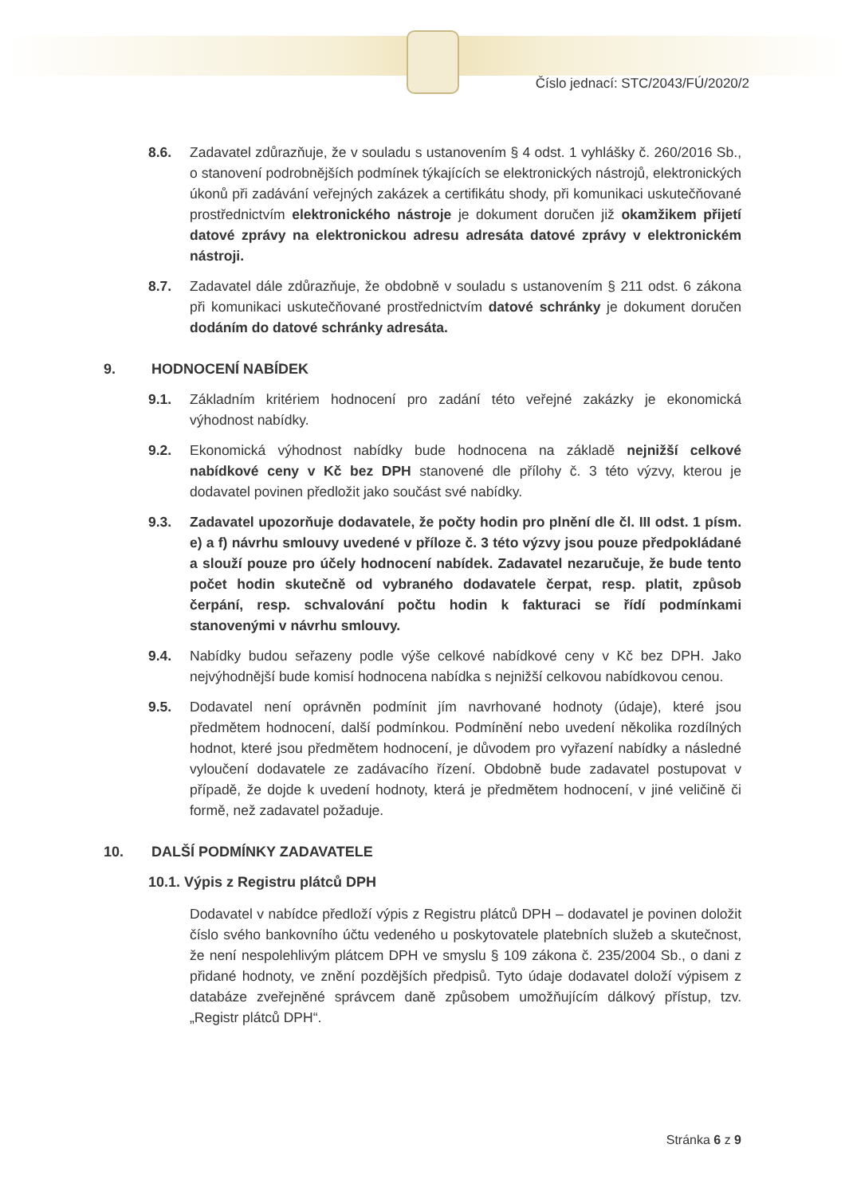Číslo jednací: STC/2043/FÚ/2020/2
8.6. Zadavatel zdůrazňuje, že v souladu s ustanovením § 4 odst. 1 vyhlášky č. 260/2016 Sb., o stanovení podrobnějších podmínek týkajících se elektronických nástrojů, elektronických úkonů při zadávání veřejných zakázek a certifikátu shody, při komunikaci uskutečňované prostřednictvím elektronického nástroje je dokument doručen již okamžikem přijetí datové zprávy na elektronickou adresu adresáta datové zprávy v elektronickém nástroji.
8.7. Zadavatel dále zdůrazňuje, že obdobně v souladu s ustanovením § 211 odst. 6 zákona při komunikaci uskutečňované prostřednictvím datové schránky je dokument doručen dodáním do datové schránky adresáta.
9. HODNOCENÍ NABÍDEK
9.1. Základním kritériem hodnocení pro zadání této veřejné zakázky je ekonomická výhodnost nabídky.
9.2. Ekonomická výhodnost nabídky bude hodnocena na základě nejnižší celkové nabídkové ceny v Kč bez DPH stanovené dle přílohy č. 3 této výzvy, kterou je dodavatel povinen předložit jako součást své nabídky.
9.3. Zadavatel upozorňuje dodavatele, že počty hodin pro plnění dle čl. III odst. 1 písm. e) a f) návrhu smlouvy uvedené v příloze č. 3 této výzvy jsou pouze předpokládané a slouží pouze pro účely hodnocení nabídek. Zadavatel nezaručuje, že bude tento počet hodin skutečně od vybraného dodavatele čerpat, resp. platit, způsob čerpání, resp. schvalování počtu hodin k fakturaci se řídí podmínkami stanovenými v návrhu smlouvy.
9.4. Nabídky budou seřazeny podle výše celkové nabídkové ceny v Kč bez DPH. Jako nejvýhodnější bude komisí hodnocena nabídka s nejnižší celkovou nabídkovou cenou.
9.5. Dodavatel není oprávněn podmínit jím navrhované hodnoty (údaje), které jsou předmětem hodnocení, další podmínkou. Podmínění nebo uvedení několika rozdílných hodnot, které jsou předmětem hodnocení, je důvodem pro vyřazení nabídky a následné vyloučení dodavatele ze zadávacího řízení. Obdobně bude zadavatel postupovat v případě, že dojde k uvedení hodnoty, která je předmětem hodnocení, v jiné veličině či formě, než zadavatel požaduje.
10. DALŠÍ PODMÍNKY ZADAVATELE
10.1. Výpis z Registru plátců DPH
Dodavatel v nabídce předloží výpis z Registru plátců DPH – dodavatel je povinen doložit číslo svého bankovního účtu vedeného u poskytovatele platebních služeb a skutečnost, že není nespolehlivým plátcem DPH ve smyslu § 109 zákona č. 235/2004 Sb., o dani z přidané hodnoty, ve znění pozdějších předpisů. Tyto údaje dodavatel doloží výpisem z databáze zveřejněné správcem daně způsobem umožňujícím dálkový přístup, tzv. „Registr plátců DPH“.
Stránka 6 z 9